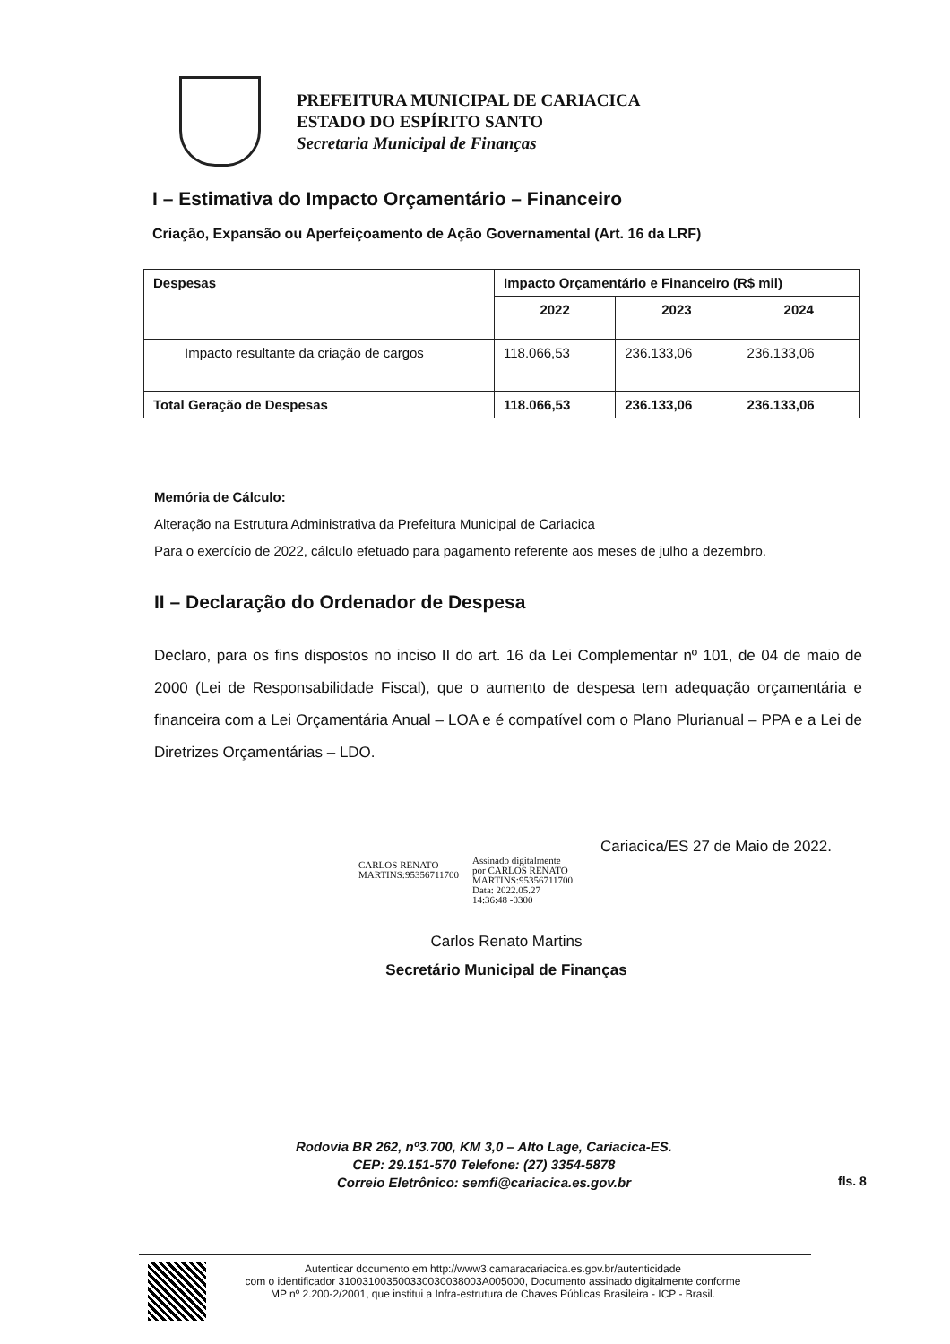PREFEITURA MUNICIPAL DE CARIACICA
ESTADO DO ESPÍRITO SANTO
Secretaria Municipal de Finanças
I – Estimativa do Impacto Orçamentário – Financeiro
Criação, Expansão ou Aperfeiçoamento de Ação Governamental (Art. 16 da LRF)
| Despesas | Impacto Orçamentário e Financeiro (R$ mil) | | |
| --- | --- | --- | --- |
| | 2022 | 2023 | 2024 |
| Impacto resultante da criação de cargos | 118.066,53 | 236.133,06 | 236.133,06 |
| Total Geração de Despesas | 118.066,53 | 236.133,06 | 236.133,06 |
Memória de Cálculo:
Alteração na Estrutura Administrativa da Prefeitura Municipal de Cariacica
Para o exercício de 2022, cálculo efetuado para pagamento referente aos meses de julho a dezembro.
II – Declaração do Ordenador de Despesa
Declaro, para os fins dispostos no inciso II do art. 16 da Lei Complementar nº 101, de 04 de maio de 2000 (Lei de Responsabilidade Fiscal), que o aumento de despesa tem adequação orçamentária e financeira com a Lei Orçamentária Anual – LOA e é compatível com o Plano Plurianual – PPA e a Lei de Diretrizes Orçamentárias – LDO.
Cariacica/ES 27 de Maio de 2022.
CARLOS RENATO
MARTINS:95356711700
Assinado digitalmente
por CARLOS RENATO
MARTINS:95356711700
Data: 2022.05.27
14:36:48 -0300
Carlos Renato Martins
Secretário Municipal de Finanças
Rodovia BR 262, nº3.700, KM 3,0 – Alto Lage, Cariacica-ES.
CEP: 29.151-570 Telefone: (27) 3354-5878
Correio Eletrônico: semfi@cariacica.es.gov.br
fls. 8
Autenticar documento em http://www3.camaracariacica.es.gov.br/autenticidade
com o identificador 310031003500330030038003A005000, Documento assinado digitalmente conforme MP nº 2.200-2/2001, que institui a Infra-estrutura de Chaves Públicas Brasileira - ICP - Brasil.